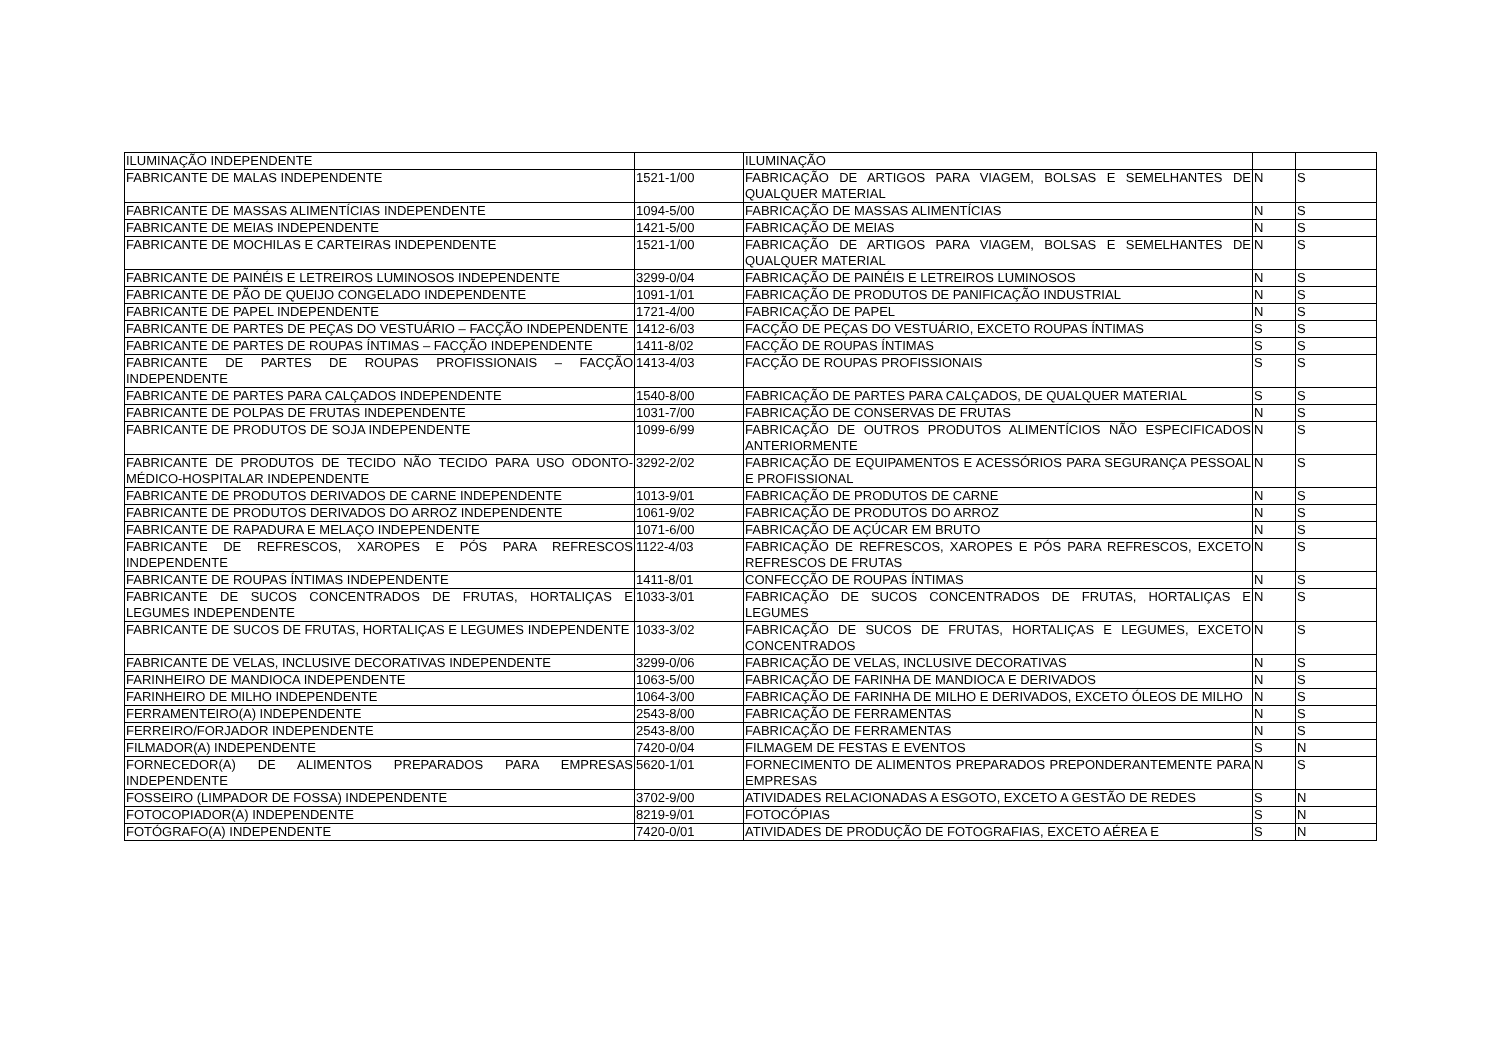| ILUMINAÇÃO INDEPENDENTE | | ILUMINAÇÃO | | |
| FABRICANTE DE MALAS INDEPENDENTE | 1521-1/00 | FABRICAÇÃO DE ARTIGOS PARA VIAGEM, BOLSAS E SEMELHANTES DE QUALQUER MATERIAL | N | S |
| FABRICANTE DE MASSAS ALIMENTÍCIAS INDEPENDENTE | 1094-5/00 | FABRICAÇÃO DE MASSAS ALIMENTÍCIAS | N | S |
| FABRICANTE DE MEIAS INDEPENDENTE | 1421-5/00 | FABRICAÇÃO DE MEIAS | N | S |
| FABRICANTE DE MOCHILAS E CARTEIRAS INDEPENDENTE | 1521-1/00 | FABRICAÇÃO DE ARTIGOS PARA VIAGEM, BOLSAS E SEMELHANTES DE QUALQUER MATERIAL | N | S |
| FABRICANTE DE PAINÉIS E LETREIROS LUMINOSOS INDEPENDENTE | 3299-0/04 | FABRICAÇÃO DE PAINÉIS E LETREIROS LUMINOSOS | N | S |
| FABRICANTE DE PÃO DE QUEIJO CONGELADO INDEPENDENTE | 1091-1/01 | FABRICAÇÃO DE PRODUTOS DE PANIFICAÇÃO INDUSTRIAL | N | S |
| FABRICANTE DE PAPEL INDEPENDENTE | 1721-4/00 | FABRICAÇÃO DE PAPEL | N | S |
| FABRICANTE DE PARTES DE PEÇAS DO VESTUÁRIO – FACÇÃO INDEPENDENTE | 1412-6/03 | FACÇÃO DE PEÇAS DO VESTUÁRIO, EXCETO ROUPAS ÍNTIMAS | S | S |
| FABRICANTE DE PARTES DE ROUPAS ÍNTIMAS – FACÇÃO INDEPENDENTE | 1411-8/02 | FACÇÃO DE ROUPAS ÍNTIMAS | S | S |
| FABRICANTE DE PARTES DE ROUPAS PROFISSIONAIS – FACÇÃO INDEPENDENTE | 1413-4/03 | FACÇÃO DE ROUPAS PROFISSIONAIS | S | S |
| FABRICANTE DE PARTES PARA CALÇADOS INDEPENDENTE | 1540-8/00 | FABRICAÇÃO DE PARTES PARA CALÇADOS, DE QUALQUER MATERIAL | S | S |
| FABRICANTE DE POLPAS DE FRUTAS INDEPENDENTE | 1031-7/00 | FABRICAÇÃO DE CONSERVAS DE FRUTAS | N | S |
| FABRICANTE DE PRODUTOS DE SOJA INDEPENDENTE | 1099-6/99 | FABRICAÇÃO DE OUTROS PRODUTOS ALIMENTÍCIOS NÃO ESPECIFICADOS ANTERIORMENTE | N | S |
| FABRICANTE DE PRODUTOS DE TECIDO NÃO TECIDO PARA USO ODONTO-MÉDICO-HOSPITALAR INDEPENDENTE | 3292-2/02 | FABRICAÇÃO DE EQUIPAMENTOS E ACESSÓRIOS PARA SEGURANÇA PESSOAL E PROFISSIONAL | N | S |
| FABRICANTE DE PRODUTOS DERIVADOS DE CARNE INDEPENDENTE | 1013-9/01 | FABRICAÇÃO DE PRODUTOS DE CARNE | N | S |
| FABRICANTE DE PRODUTOS DERIVADOS DO ARROZ INDEPENDENTE | 1061-9/02 | FABRICAÇÃO DE PRODUTOS DO ARROZ | N | S |
| FABRICANTE DE RAPADURA E MELAÇO INDEPENDENTE | 1071-6/00 | FABRICAÇÃO DE AÇÚCAR EM BRUTO | N | S |
| FABRICANTE DE REFRESCOS, XAROPES E PÓS PARA REFRESCOS INDEPENDENTE | 1122-4/03 | FABRICAÇÃO DE REFRESCOS, XAROPES E PÓS PARA REFRESCOS, EXCETO REFRESCOS DE FRUTAS | N | S |
| FABRICANTE DE ROUPAS ÍNTIMAS INDEPENDENTE | 1411-8/01 | CONFECÇÃO DE ROUPAS ÍNTIMAS | N | S |
| FABRICANTE DE SUCOS CONCENTRADOS DE FRUTAS, HORTALIÇAS E LEGUMES INDEPENDENTE | 1033-3/01 | FABRICAÇÃO DE SUCOS CONCENTRADOS DE FRUTAS, HORTALIÇAS E LEGUMES | N | S |
| FABRICANTE DE SUCOS DE FRUTAS, HORTALIÇAS E LEGUMES INDEPENDENTE | 1033-3/02 | FABRICAÇÃO DE SUCOS DE FRUTAS, HORTALIÇAS E LEGUMES, EXCETO CONCENTRADOS | N | S |
| FABRICANTE DE VELAS, INCLUSIVE DECORATIVAS INDEPENDENTE | 3299-0/06 | FABRICAÇÃO DE VELAS, INCLUSIVE DECORATIVAS | N | S |
| FARINHEIRO DE MANDIOCA INDEPENDENTE | 1063-5/00 | FABRICAÇÃO DE FARINHA DE MANDIOCA E DERIVADOS | N | S |
| FARINHEIRO DE MILHO INDEPENDENTE | 1064-3/00 | FABRICAÇÃO DE FARINHA DE MILHO E DERIVADOS, EXCETO ÓLEOS DE MILHO | N | S |
| FERRAMENTEIRO(A) INDEPENDENTE | 2543-8/00 | FABRICAÇÃO DE FERRAMENTAS | N | S |
| FERREIRO/FORJADOR INDEPENDENTE | 2543-8/00 | FABRICAÇÃO DE FERRAMENTAS | N | S |
| FILMADOR(A) INDEPENDENTE | 7420-0/04 | FILMAGEM DE FESTAS E EVENTOS | S | N |
| FORNECEDOR(A) DE ALIMENTOS PREPARADOS PARA EMPRESAS INDEPENDENTE | 5620-1/01 | FORNECIMENTO DE ALIMENTOS PREPARADOS PREPONDERANTEMENTE PARA EMPRESAS | N | S |
| FOSSEIRO (LIMPADOR DE FOSSA) INDEPENDENTE | 3702-9/00 | ATIVIDADES RELACIONADAS A ESGOTO, EXCETO A GESTÃO DE REDES | S | N |
| FOTOCOPIADOR(A) INDEPENDENTE | 8219-9/01 | FOTOCÓPIAS | S | N |
| FOTÓGRAFO(A) INDEPENDENTE | 7420-0/01 | ATIVIDADES DE PRODUÇÃO DE FOTOGRAFIAS, EXCETO AÉREA E | S | N |